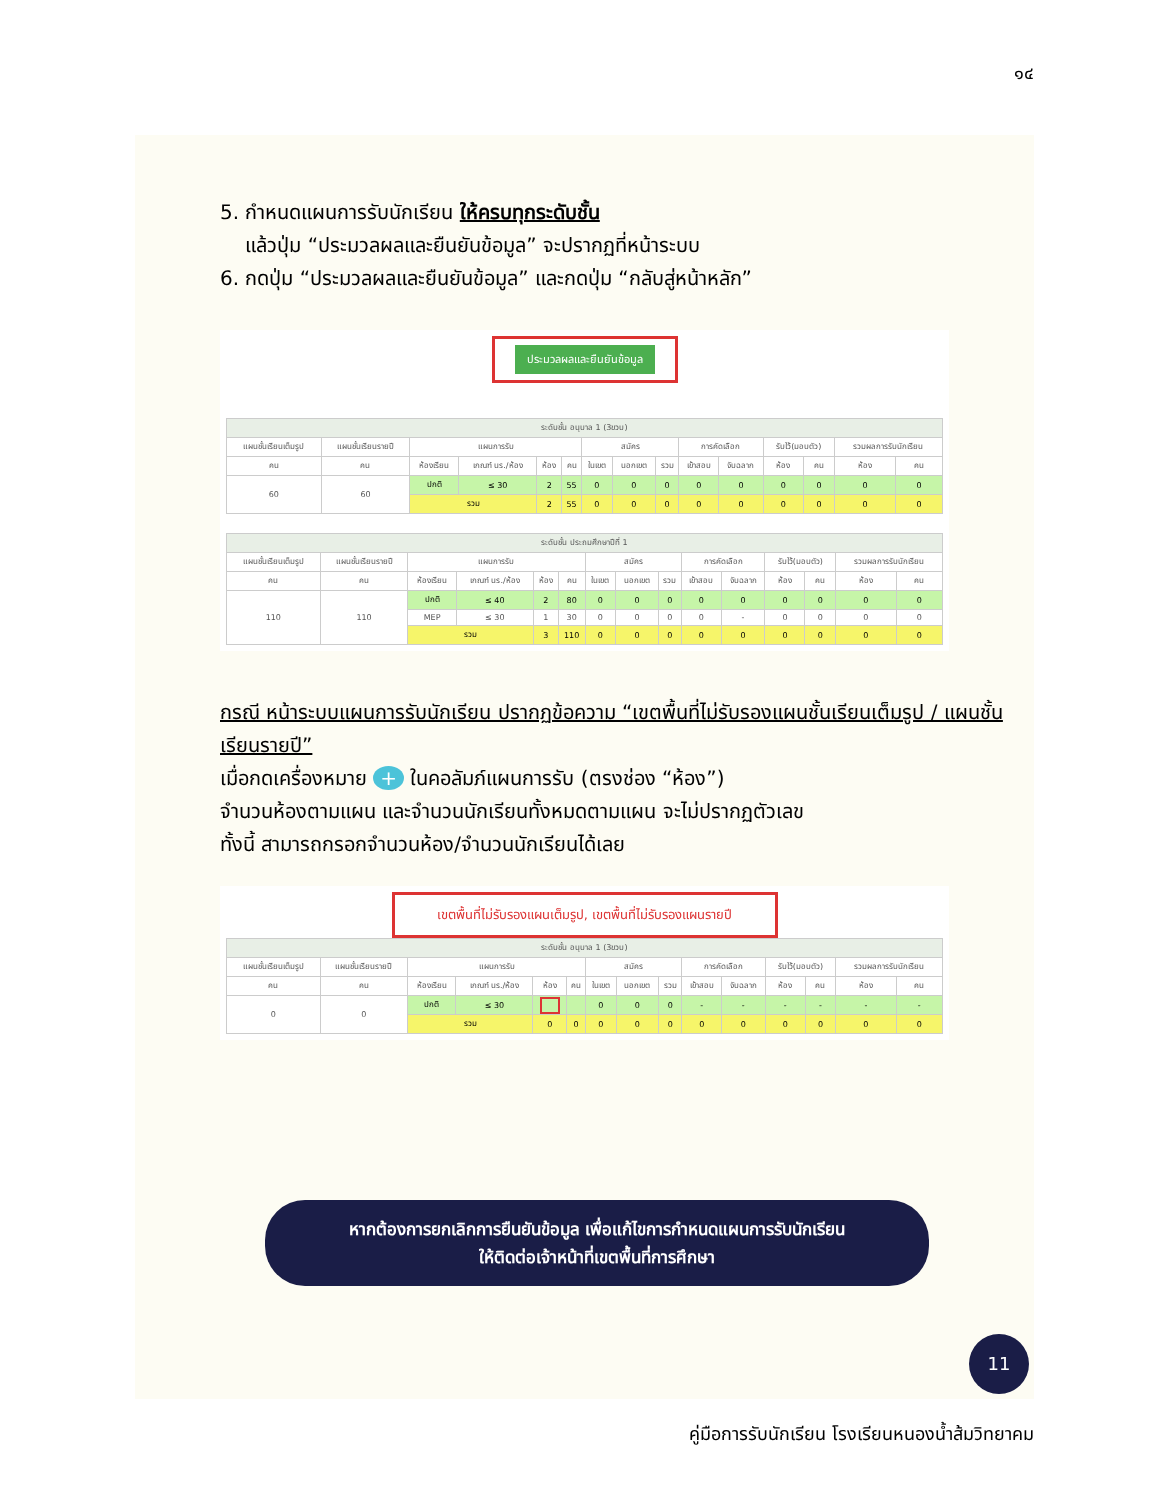๑๔
5. กำหนดแผนการรับนักเรียน ให้ครบทุกระดับชั้น
แล้วปุ่ม “ประมวลผลและยืนยันข้อมูล” จะปรากฏที่หน้าระบบ
6. กดปุ่ม “ประมวลผลและยืนยันข้อมูล” และกดปุ่ม “กลับสู่หน้าหลัก”
ประมวลผลและยืนยันข้อมูล
| ระดับชั้น อนุบาล 1 (3ขวบ) | | | | | | | | | | | | | | |
| --- | --- | --- | --- | --- | --- | --- | --- | --- | --- | --- | --- | --- | --- | --- |
| แผนชั้นเรียนเต็มรูป | แผนชั้นเรียนรายปี | แผนการรับ | | | | สมัคร | | | การคัดเลือก | | รับไว้(มอบตัว) | | รวมผลการรับนักเรียน | |
| คน | คน | ห้องเรียน | เกณฑ์ นร./ห้อง | ห้อง | คน | ในเขต | นอกเขต | รวม | เข้าสอบ | จับฉลาก | ห้อง | คน | ห้อง | คน |
| 60 | 60 | ปกติ | ≤ 30 | 2 | 55 | 0 | 0 | 0 | 0 | 0 | 0 | 0 | 0 | 0 |
| | | รวม | | 2 | 55 | 0 | 0 | 0 | 0 | 0 | 0 | 0 | 0 | 0 |
| ระดับชั้น ประถมศึกษาปีที่ 1 | | | | | | | | | | | | | | |
| --- | --- | --- | --- | --- | --- | --- | --- | --- | --- | --- | --- | --- | --- | --- |
| แผนชั้นเรียนเต็มรูป | แผนชั้นเรียนรายปี | แผนการรับ | | | | สมัคร | | | การคัดเลือก | | รับไว้(มอบตัว) | | รวมผลการรับนักเรียน | |
| คน | คน | ห้องเรียน | เกณฑ์ นร./ห้อง | ห้อง | คน | ในเขต | นอกเขต | รวม | เข้าสอบ | จับฉลาก | ห้อง | คน | ห้อง | คน |
| 110 | 110 | ปกติ | ≤ 40 | 2 | 80 | 0 | 0 | 0 | 0 | 0 | 0 | 0 | 0 | 0 |
| | | MEP | ≤ 30 | 1 | 30 | 0 | 0 | 0 | 0 | - | 0 | 0 | 0 | 0 |
| | | รวม | | 3 | 110 | 0 | 0 | 0 | 0 | 0 | 0 | 0 | 0 | 0 |
กรณี หน้าระบบแผนการรับนักเรียน ปรากฏข้อความ “เขตพื้นที่ไม่รับรองแผนชั้นเรียนเต็มรูป / แผนชั้นเรียนรายปี”
เมื่อกดเครื่องหมาย + ในคอลัมภ์แผนการรับ (ตรงช่อง “ห้อง”)
จำนวนห้องตามแผน และจำนวนนักเรียนทั้งหมดตามแผน จะไม่ปรากฏตัวเลข
ทั้งนี้ สามารถกรอกจำนวนห้อง/จำนวนนักเรียนได้เลย
เขตพื้นที่ไม่รับรองแผนเต็มรูป, เขตพื้นที่ไม่รับรองแผนรายปี
| ระดับชั้น อนุบาล 1 (3ขวบ) | | | | | | | | | | | | | | |
| --- | --- | --- | --- | --- | --- | --- | --- | --- | --- | --- | --- | --- | --- | --- |
| แผนชั้นเรียนเต็มรูป | แผนชั้นเรียนรายปี | แผนการรับ | | | | สมัคร | | | การคัดเลือก | | รับไว้(มอบตัว) | | รวมผลการรับนักเรียน | |
| คน | คน | ห้องเรียน | เกณฑ์ นร./ห้อง | ห้อง | คน | ในเขต | นอกเขต | รวม | เข้าสอบ | จับฉลาก | ห้อง | คน | ห้อง | คน |
| 0 | 0 | ปกติ | ≤ 30 | | | 0 | 0 | 0 | - | - | - | - | - | - |
| | | รวม | | 0 | 0 | 0 | 0 | 0 | 0 | 0 | 0 | 0 | 0 | 0 |
หากต้องการยกเลิกการยืนยันข้อมูล เพื่อแก้ไขการกำหนดแผนการรับนักเรียน
ให้ติดต่อเจ้าหน้าที่เขตพื้นที่การศึกษา
11
คู่มือการรับนักเรียน โรงเรียนหนองน้ำส้มวิทยาคม